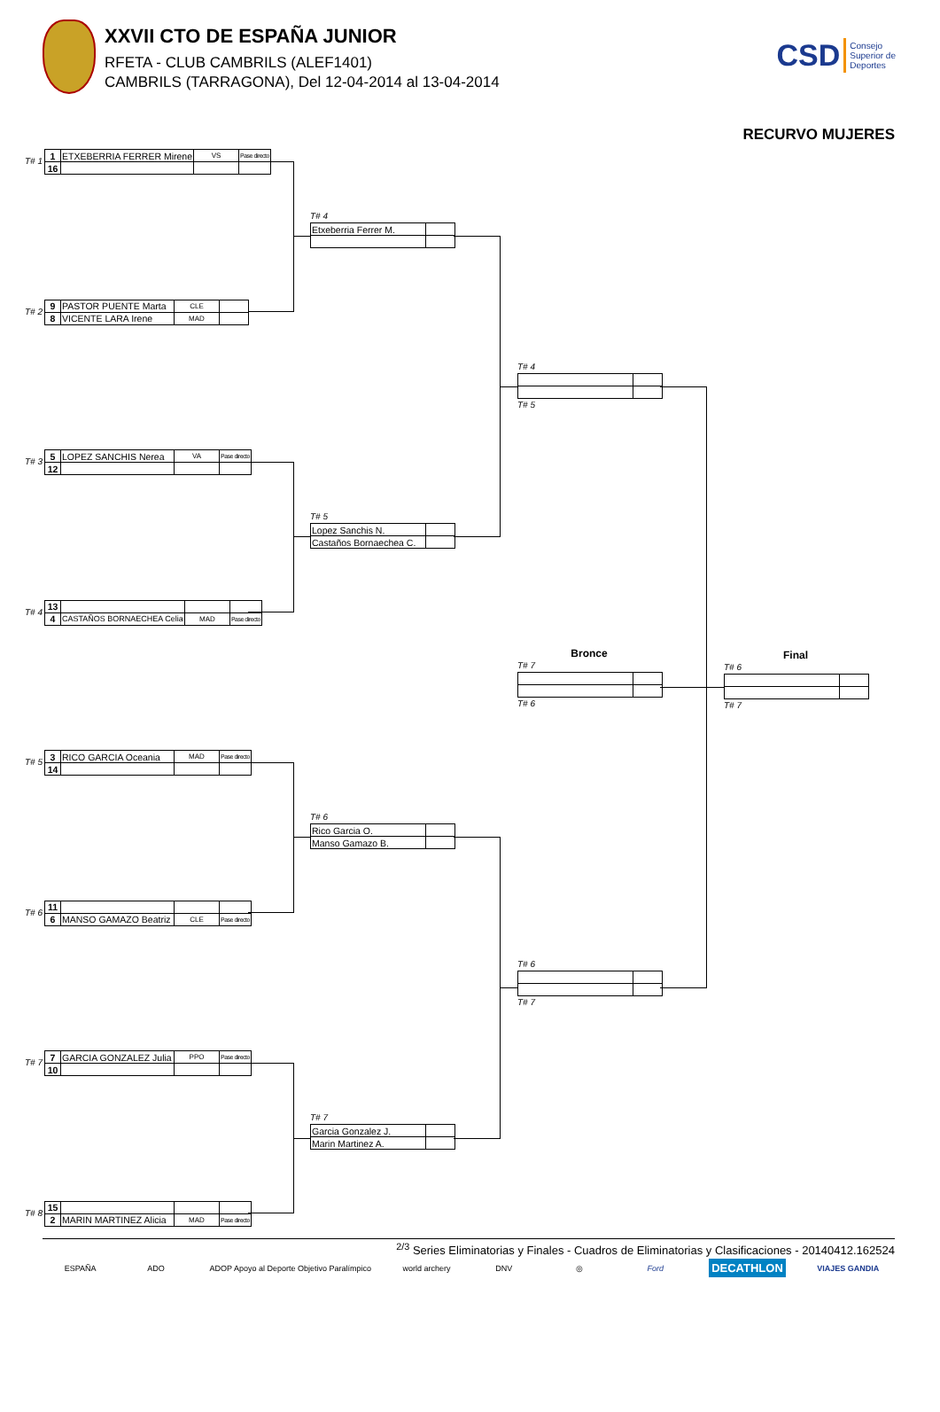XXVII CTO DE ESPAÑA JUNIOR
RFETA - CLUB CAMBRILS (ALEF1401)
CAMBRILS (TARRAGONA), Del 12-04-2014 al 13-04-2014
CSD Consejo
Superior de
Deportes
RECURVO MUJERES
T# 1
| 1 | ETXEBERRIA FERRER Mirene | VS | Pase directo |
| 16 | | | |
T# 2
| 9 | PASTOR PUENTE Marta | CLE | |
| 8 | VICENTE LARA Irene | MAD | |
T# 3
| 5 | LOPEZ SANCHIS Nerea | VA | Pase directo |
| 12 | | | |
T# 4
| 13 | | | |
| 4 | CASTAÑOS BORNAECHEA Celia | MAD | Pase directo |
T# 5
| 3 | RICO GARCIA Oceania | MAD | Pase directo |
| 14 | | | |
T# 6
| 11 | | | |
| 6 | MANSO GAMAZO Beatriz | CLE | Pase directo |
T# 7
| 7 | GARCIA GONZALEZ Julia | PPO | Pase directo |
| 10 | | | |
T# 8
| 15 | | | |
| 2 | MARIN MARTINEZ Alicia | MAD | Pase directo |
T# 4
| Etxeberria Ferrer M. | |
T# 5
| Lopez Sanchis N. | |
| Castaños Bornaechea C. | |
T# 6
| Rico Garcia O. | |
| Manso Gamazo B. | |
T# 7
| Garcia Gonzalez J. | |
| Marin Martinez A. | |
T# 4
T# 5
Bronce
T# 7
T# 6
T# 6
T# 7
Final
T# 6
T# 7
<sup>2/3</sup> Series Eliminatorias y Finales - Cuadros de Eliminatorias y Clasificaciones - 20140412.162524
ESPAÑA ADO ADOP Apoyo al Deporte Objetivo Paralímpico world archery DNV ◎ Ford DECATHLON VIAJES GANDIA